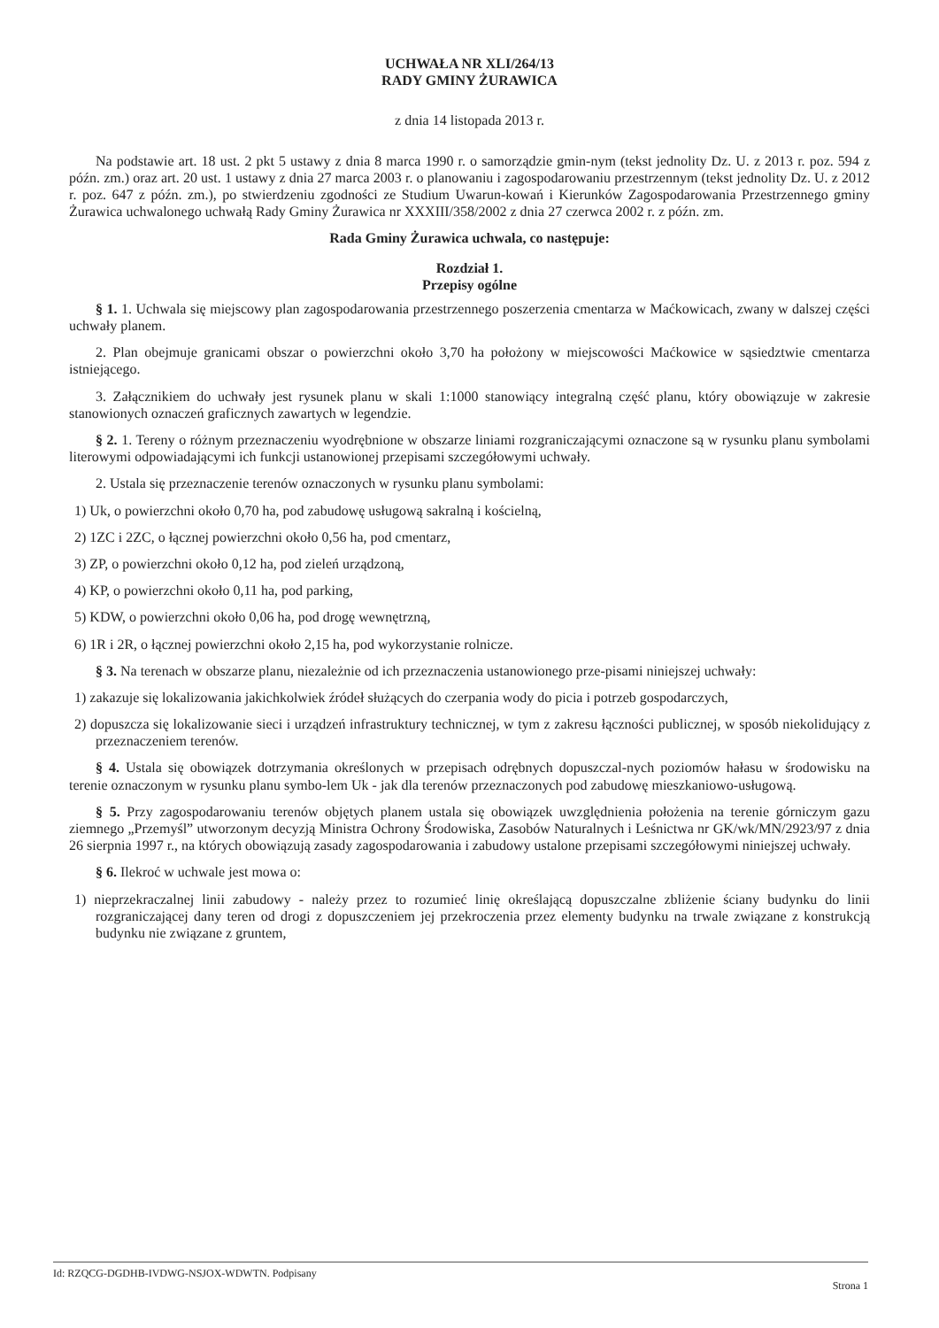UCHWAŁA NR XLI/264/13
RADY GMINY ŻURAWICA
z dnia 14 listopada 2013 r.
Na podstawie art. 18 ust. 2 pkt 5 ustawy z dnia 8 marca 1990 r. o samorządzie gmin-nym (tekst jednolity Dz. U. z 2013 r. poz. 594 z późn. zm.) oraz art. 20 ust. 1 ustawy z dnia 27 marca 2003 r. o planowaniu i zagospodarowaniu przestrzennym (tekst jednolity Dz. U. z 2012 r. poz. 647 z późn. zm.), po stwierdzeniu zgodności ze Studium Uwarun-kowań i Kierunków Zagospodarowania Przestrzennego gminy Żurawica uchwalonego uchwałą Rady Gminy Żurawica nr XXXIII/358/2002 z dnia 27 czerwca 2002 r. z późn. zm.
Rada Gminy Żurawica uchwala, co następuje:
Rozdział 1.
Przepisy ogólne
§ 1. 1. Uchwala się miejscowy plan zagospodarowania przestrzennego poszerzenia cmentarza w Maćkowicach, zwany w dalszej części uchwały planem.
2. Plan obejmuje granicami obszar o powierzchni około 3,70 ha położony w miejscowości Maćkowice w sąsiedztwie cmentarza istniejącego.
3. Załącznikiem do uchwały jest rysunek planu w skali 1:1000 stanowiący integralną część planu, który obowiązuje w zakresie stanowionych oznaczeń graficznych zawartych w legendzie.
§ 2. 1. Tereny o różnym przeznaczeniu wyodrębnione w obszarze liniami rozgraniczającymi oznaczone są w rysunku planu symbolami literowymi odpowiadającymi ich funkcji ustanowionej przepisami szczegółowymi uchwały.
2. Ustala się przeznaczenie terenów oznaczonych w rysunku planu symbolami:
1) Uk, o powierzchni około 0,70 ha, pod zabudowę usługową sakralną i kościelną,
2) 1ZC i 2ZC, o łącznej powierzchni około 0,56 ha, pod cmentarz,
3) ZP, o powierzchni około 0,12 ha, pod zieleń urządzoną,
4) KP, o powierzchni około 0,11 ha, pod parking,
5) KDW, o powierzchni około 0,06 ha, pod drogę wewnętrzną,
6) 1R i 2R, o łącznej powierzchni około 2,15 ha, pod wykorzystanie rolnicze.
§ 3. Na terenach w obszarze planu, niezależnie od ich przeznaczenia ustanowionego prze-pisami niniejszej uchwały:
1) zakazuje się lokalizowania jakichkolwiek źródeł służących do czerpania wody do picia i potrzeb gospodarczych,
2) dopuszcza się lokalizowanie sieci i urządzeń infrastruktury technicznej, w tym z zakresu łączności publicznej, w sposób niekolidujący z przeznaczeniem terenów.
§ 4. Ustala się obowiązek dotrzymania określonych w przepisach odrębnych dopuszczal-nych poziomów hałasu w środowisku na terenie oznaczonym w rysunku planu symbo-lem Uk - jak dla terenów przeznaczonych pod zabudowę mieszkaniowo-usługową.
§ 5. Przy zagospodarowaniu terenów objętych planem ustala się obowiązek uwzględnienia położenia na terenie górniczym gazu ziemnego „Przemyśl” utworzonym decyzją Ministra Ochrony Środowiska, Zasobów Naturalnych i Leśnictwa nr GK/wk/MN/2923/97 z dnia 26 sierpnia 1997 r., na których obowiązują zasady zagospodarowania i zabudowy ustalone przepisami szczegółowymi niniejszej uchwały.
§ 6. Ilekroć w uchwale jest mowa o:
1) nieprzekraczalnej linii zabudowy - należy przez to rozumieć linię określającą dopuszczalne zbliżenie ściany budynku do linii rozgraniczającej dany teren od drogi z dopuszczeniem jej przekroczenia przez elementy budynku na trwale związane z konstrukcją budynku nie związane z gruntem,
Id: RZQCG-DGDHB-IVDWG-NSJOX-WDWTN. Podpisany Strona 1